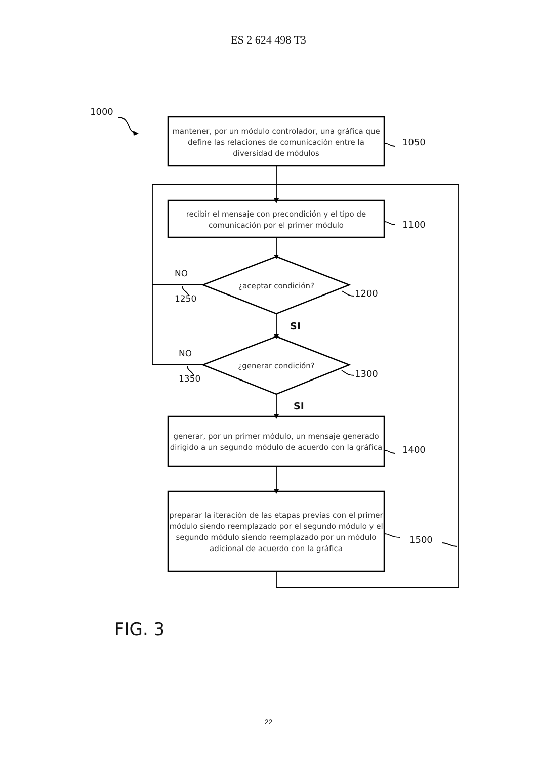ES 2 624 498 T3
1000
mantener, por un módulo controlador, una gráfica que define las relaciones de comunicación entre la diversidad de módulos
1050
recibir el mensaje con precondición y el tipo de comunicación por el primer módulo
1100
NO
1250
¿aceptar condición?
1200
SI
NO
1350
¿generar condición?
1300
SI
generar, por un primer módulo, un mensaje generado dirigido a un segundo módulo de acuerdo con la gráfica
1400
preparar la iteración de las etapas previas con el primer módulo siendo reemplazado por el segundo módulo y el segundo módulo siendo reemplazado por un módulo adicional de acuerdo con la gráfica
1500
FIG. 3
22